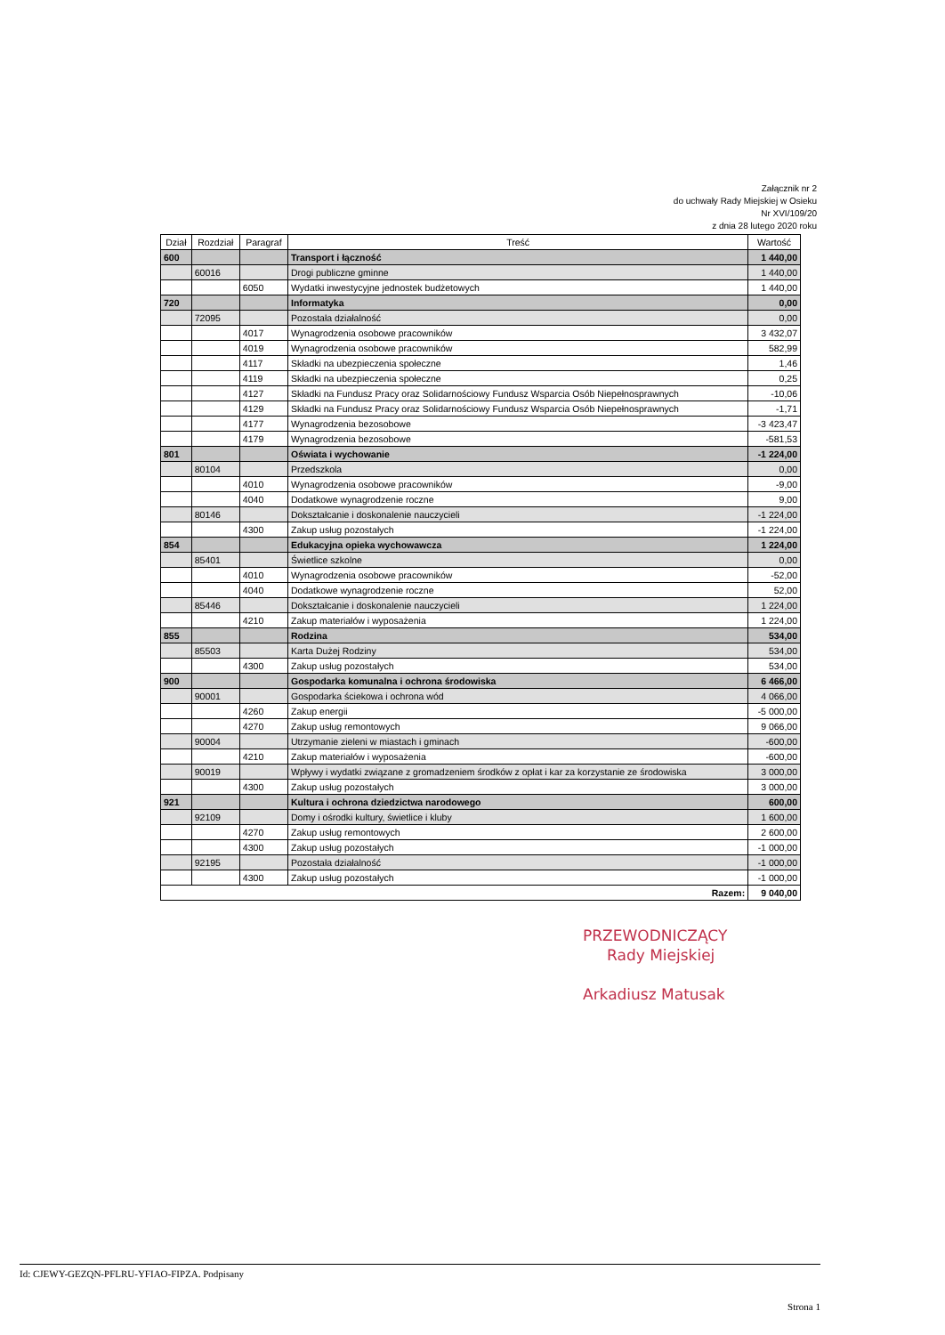Załącznik nr 2
do uchwały Rady Miejskiej w Osieku
Nr XVI/109/20
z dnia 28 lutego 2020 roku
| Dział | Rozdział | Paragraf | Treść | Wartość |
| --- | --- | --- | --- | --- |
| 600 | | | Transport i łączność | 1 440,00 |
| | 60016 | | Drogi publiczne gminne | 1 440,00 |
| | | 6050 | Wydatki inwestycyjne jednostek budżetowych | 1 440,00 |
| 720 | | | Informatyka | 0,00 |
| | 72095 | | Pozostała działalność | 0,00 |
| | | 4017 | Wynagrodzenia osobowe pracowników | 3 432,07 |
| | | 4019 | Wynagrodzenia osobowe pracowników | 582,99 |
| | | 4117 | Składki na ubezpieczenia społeczne | 1,46 |
| | | 4119 | Składki na ubezpieczenia społeczne | 0,25 |
| | | 4127 | Składki na Fundusz Pracy oraz Solidarnościowy Fundusz Wsparcia Osób Niepełnosprawnych | -10,06 |
| | | 4129 | Składki na Fundusz Pracy oraz Solidarnościowy Fundusz Wsparcia Osób Niepełnosprawnych | -1,71 |
| | | 4177 | Wynagrodzenia bezosobowe | -3 423,47 |
| | | 4179 | Wynagrodzenia bezosobowe | -581,53 |
| 801 | | | Oświata i wychowanie | -1 224,00 |
| | 80104 | | Przedszkola | 0,00 |
| | | 4010 | Wynagrodzenia osobowe pracowników | -9,00 |
| | | 4040 | Dodatkowe wynagrodzenie roczne | 9,00 |
| | 80146 | | Dokształcanie i doskonalenie nauczycieli | -1 224,00 |
| | | 4300 | Zakup usług pozostałych | -1 224,00 |
| 854 | | | Edukacyjna opieka wychowawcza | 1 224,00 |
| | 85401 | | Świetlice szkolne | 0,00 |
| | | 4010 | Wynagrodzenia osobowe pracowników | -52,00 |
| | | 4040 | Dodatkowe wynagrodzenie roczne | 52,00 |
| | 85446 | | Dokształcanie i doskonalenie nauczycieli | 1 224,00 |
| | | 4210 | Zakup materiałów i wyposażenia | 1 224,00 |
| 855 | | | Rodzina | 534,00 |
| | 85503 | | Karta Dużej Rodziny | 534,00 |
| | | 4300 | Zakup usług pozostałych | 534,00 |
| 900 | | | Gospodarka komunalna i ochrona środowiska | 6 466,00 |
| | 90001 | | Gospodarka ściekowa i ochrona wód | 4 066,00 |
| | | 4260 | Zakup energii | -5 000,00 |
| | | 4270 | Zakup usług remontowych | 9 066,00 |
| | 90004 | | Utrzymanie zieleni w miastach i gminach | -600,00 |
| | | 4210 | Zakup materiałów i wyposażenia | -600,00 |
| | 90019 | | Wpływy i wydatki związane z gromadzeniem środków z opłat i kar za korzystanie ze środowiska | 3 000,00 |
| | | 4300 | Zakup usług pozostałych | 3 000,00 |
| 921 | | | Kultura i ochrona dziedzictwa narodowego | 600,00 |
| | 92109 | | Domy i ośrodki kultury, świetlice i kluby | 1 600,00 |
| | | 4270 | Zakup usług remontowych | 2 600,00 |
| | | 4300 | Zakup usług pozostałych | -1 000,00 |
| | 92195 | | Pozostała działalność | -1 000,00 |
| | | 4300 | Zakup usług pozostałych | -1 000,00 |
| Razem: | | | | 9 040,00 |
PRZEWODNICZĄCY
Rady Miejskiej
Arkadiusz Matusak
Id: CJEWY-GEZQN-PFLRU-YFIAO-FIPZA. Podpisany
Strona 1